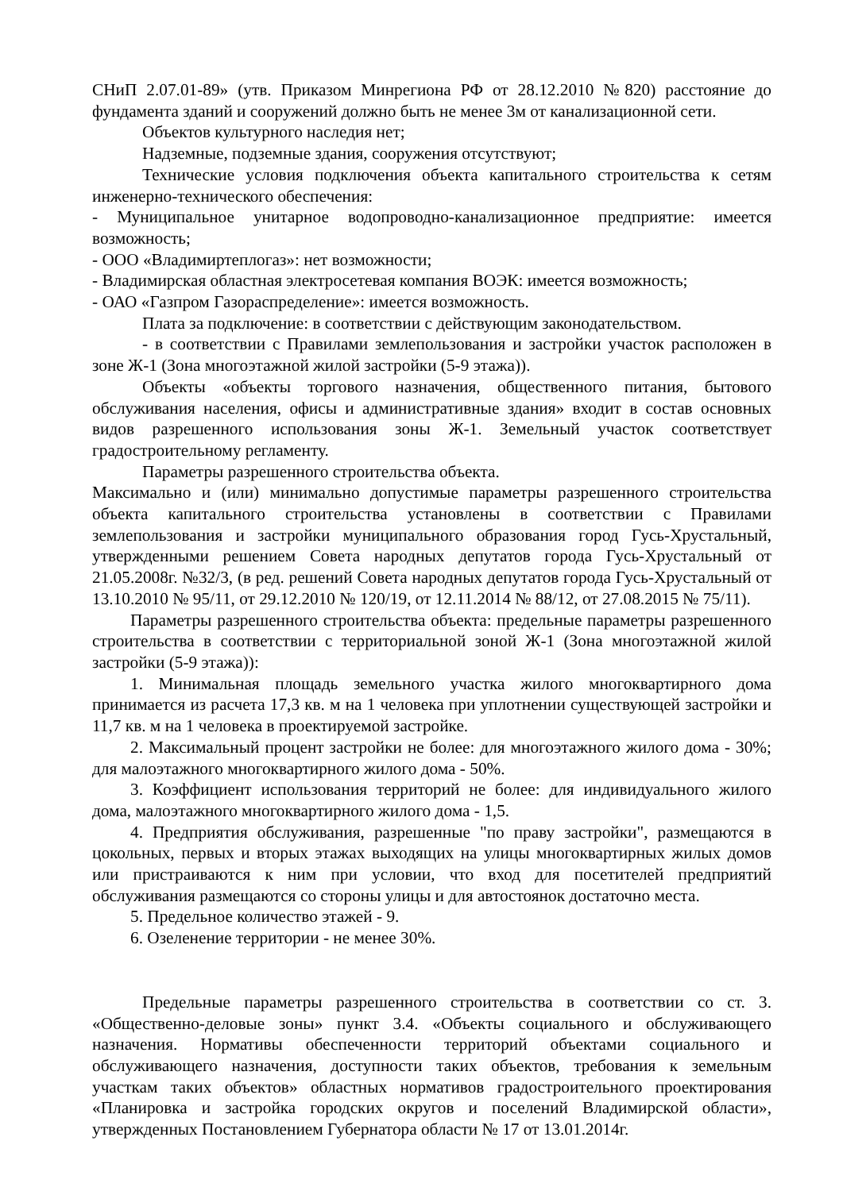СНиП 2.07.01-89» (утв. Приказом Минрегиона РФ от 28.12.2010 №820) расстояние до фундамента зданий и сооружений должно быть не менее 3м от канализационной сети.
Объектов культурного наследия нет;
Надземные, подземные здания, сооружения отсутствуют;
Технические условия подключения объекта капитального строительства к сетям инженерно-технического обеспечения:
- Муниципальное унитарное водопроводно-канализационное предприятие: имеется возможность;
- ООО «Владимиртеплогаз»: нет возможности;
- Владимирская областная электросетевая компания ВОЭК: имеется возможность;
- ОАО «Газпром Газораспределение»: имеется возможность.
Плата за подключение: в соответствии с действующим законодательством.
- в соответствии с Правилами землепользования и застройки участок расположен в зоне Ж-1 (Зона многоэтажной жилой застройки (5-9 этажа)).
Объекты «объекты торгового назначения, общественного питания, бытового обслуживания населения, офисы и административные здания» входит в состав основных видов разрешенного использования зоны Ж-1. Земельный участок соответствует градостроительному регламенту.
Параметры разрешенного строительства объекта.
Максимально и (или) минимально допустимые параметры разрешенного строительства объекта капитального строительства установлены в соответствии с Правилами землепользования и застройки муниципального образования город Гусь-Хрустальный, утвержденными решением Совета народных депутатов города Гусь-Хрустальный от 21.05.2008г. №32/3, (в ред. решений Совета народных депутатов города Гусь-Хрустальный от 13.10.2010 № 95/11, от 29.12.2010 № 120/19, от 12.11.2014 № 88/12, от 27.08.2015 № 75/11).
Параметры разрешенного строительства объекта: предельные параметры разрешенного строительства в соответствии с территориальной зоной Ж-1 (Зона многоэтажной жилой застройки (5-9 этажа)):
1. Минимальная площадь земельного участка жилого многоквартирного дома принимается из расчета 17,3 кв. м на 1 человека при уплотнении существующей застройки и 11,7 кв. м на 1 человека в проектируемой застройке.
2. Максимальный процент застройки не более: для многоэтажного жилого дома - 30%; для малоэтажного многоквартирного жилого дома - 50%.
3. Коэффициент использования территорий не более: для индивидуального жилого дома, малоэтажного многоквартирного жилого дома - 1,5.
4. Предприятия обслуживания, разрешенные "по праву застройки", размещаются в цокольных, первых и вторых этажах выходящих на улицы многоквартирных жилых домов или пристраиваются к ним при условии, что вход для посетителей предприятий обслуживания размещаются со стороны улицы и для автостоянок достаточно места.
5. Предельное количество этажей - 9.
6. Озеленение территории - не менее 30%.
Предельные параметры разрешенного строительства в соответствии со ст. 3. «Общественно-деловые зоны» пункт 3.4. «Объекты социального и обслуживающего назначения. Нормативы обеспеченности территорий объектами социального и обслуживающего назначения, доступности таких объектов, требования к земельным участкам таких объектов» областных нормативов градостроительного проектирования «Планировка и застройка городских округов и поселений Владимирской области», утвержденных Постановлением Губернатора области № 17 от 13.01.2014г.